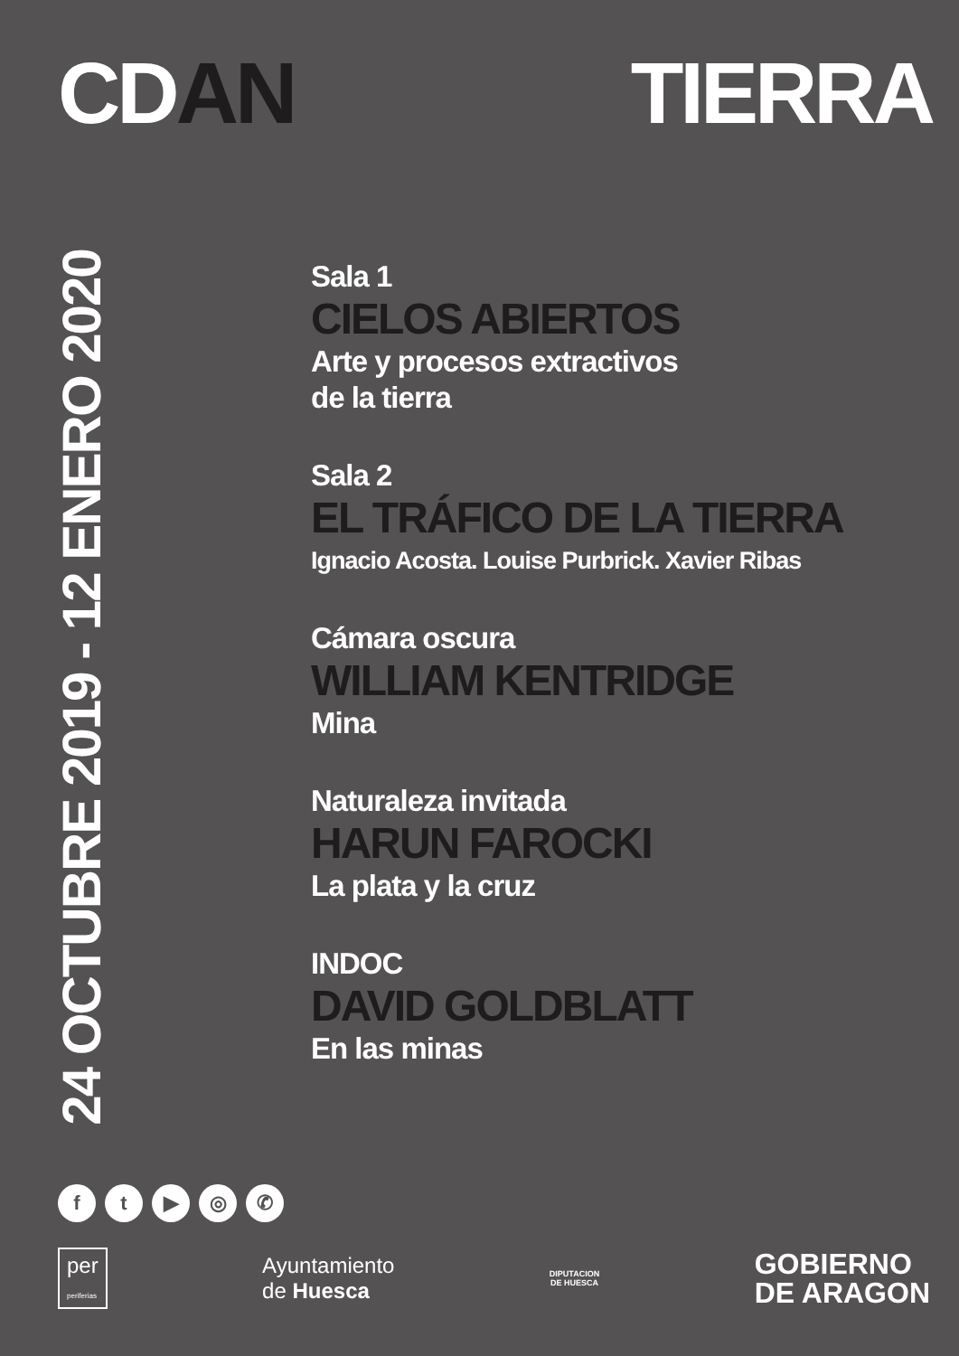CDAN TIERRA
24 OCTUBRE 2019 - 12 ENERO 2020
Sala 1
CIELOS ABIERTOS
Arte y procesos extractivos
de la tierra
Sala 2
EL TRÁFICO DE LA TIERRA
Ignacio Acosta. Louise Purbrick. Xavier Ribas
Cámara oscura
WILLIAM KENTRIDGE
Mina
Naturaleza invitada
HARUN FAROCKI
La plata y la cruz
INDOC
DAVID GOLDBLATT
En las minas
f t ▶ ◎ ✆
per
periferias
Ayuntamiento
de Huesca
DIPUTACION
DE HUESCA
GOBIERNO
DE ARAGON